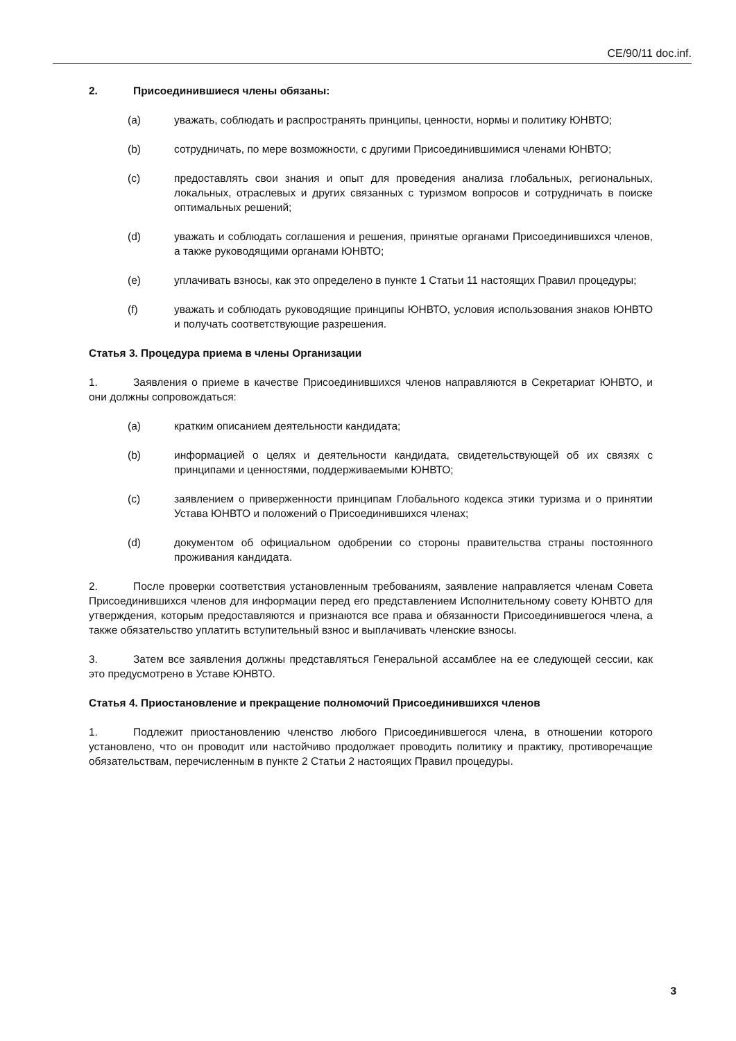CE/90/11 doc.inf.
2. Присоединившиеся члены обязаны:
(a) уважать, соблюдать и распространять принципы, ценности, нормы и политику ЮНВТО;
(b) сотрудничать, по мере возможности, с другими Присоединившимися членами ЮНВТО;
(c) предоставлять свои знания и опыт для проведения анализа глобальных, региональных, локальных, отраслевых и других связанных с туризмом вопросов и сотрудничать в поиске оптимальных решений;
(d) уважать и соблюдать соглашения и решения, принятые органами Присоединившихся членов, а также руководящими органами ЮНВТО;
(e) уплачивать взносы, как это определено в пункте 1 Статьи 11 настоящих Правил процедуры;
(f) уважать и соблюдать руководящие принципы ЮНВТО, условия использования знаков ЮНВТО и получать соответствующие разрешения.
Статья 3. Процедура приема в члены Организации
1. Заявления о приеме в качестве Присоединившихся членов направляются в Секретариат ЮНВТО, и они должны сопровождаться:
(a) кратким описанием деятельности кандидата;
(b) информацией о целях и деятельности кандидата, свидетельствующей об их связях с принципами и ценностями, поддерживаемыми ЮНВТО;
(c) заявлением о приверженности принципам Глобального кодекса этики туризма и о принятии Устава ЮНВТО и положений о Присоединившихся членах;
(d) документом об официальном одобрении со стороны правительства страны постоянного проживания кандидата.
2. После проверки соответствия установленным требованиям, заявление направляется членам Совета Присоединившихся членов для информации перед его представлением Исполнительному совету ЮНВТО для утверждения, которым предоставляются и признаются все права и обязанности Присоединившегося члена, а также обязательство уплатить вступительный взнос и выплачивать членские взносы.
3. Затем все заявления должны представляться Генеральной ассамблее на ее следующей сессии, как это предусмотрено в Уставе ЮНВТО.
Статья 4. Приостановление и прекращение полномочий Присоединившихся членов
1. Подлежит приостановлению членство любого Присоединившегося члена, в отношении которого установлено, что он проводит или настойчиво продолжает проводить политику и практику, противоречащие обязательствам, перечисленным в пункте 2 Статьи 2 настоящих Правил процедуры.
3